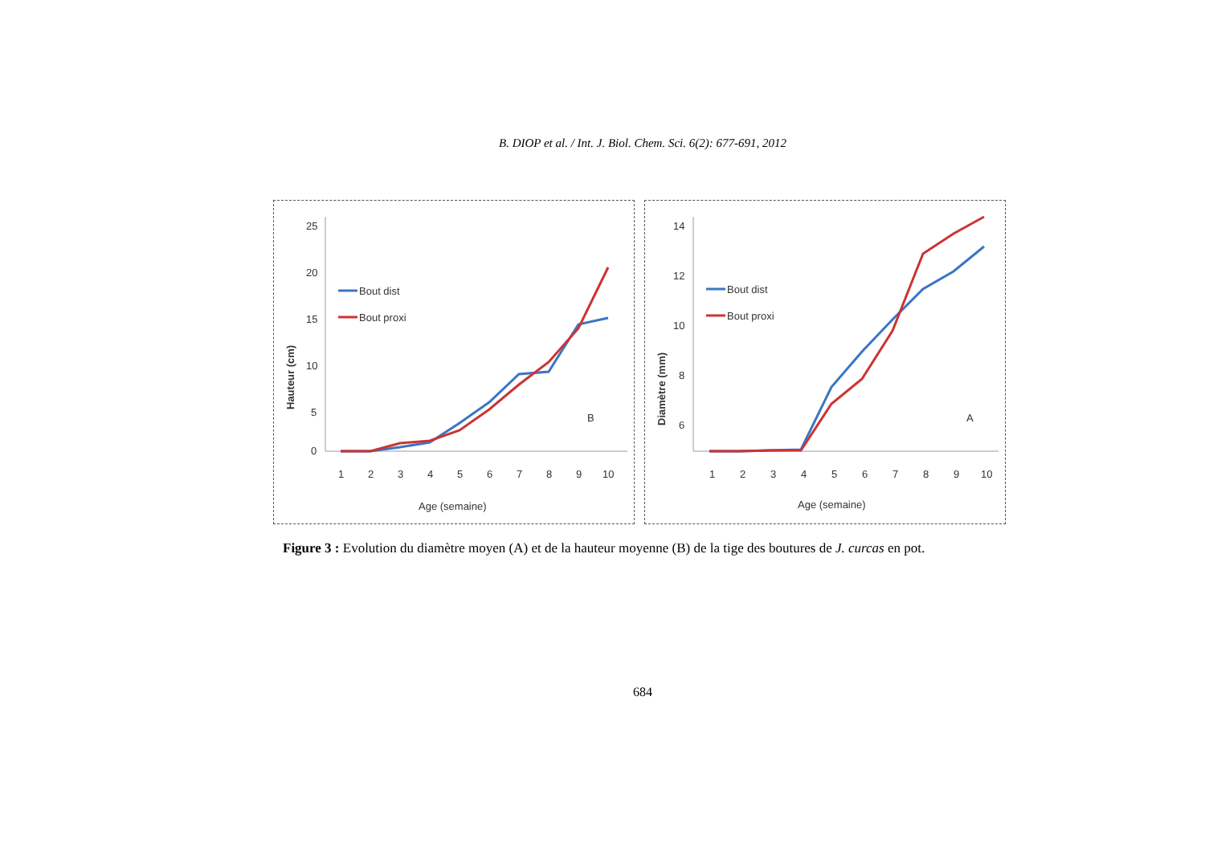B. DIOP et al. / Int. J. Biol. Chem. Sci. 6(2): 677-691, 2012
Hauteur (cm)
25
20
15
10
5
0
1
2
3
4
5
6
7
8
9
10
Age (semaine)
B
Bout dist
Bout proxi
Diamètre (mm)
14
12
10
8
6
1
2
3
4
5
6
7
8
9
10
Age (semaine)
A
Bout dist
Bout proxi
Figure 3 : Evolution du diamètre moyen (A) et de la hauteur moyenne (B) de la tige des boutures de J. curcas en pot.
684